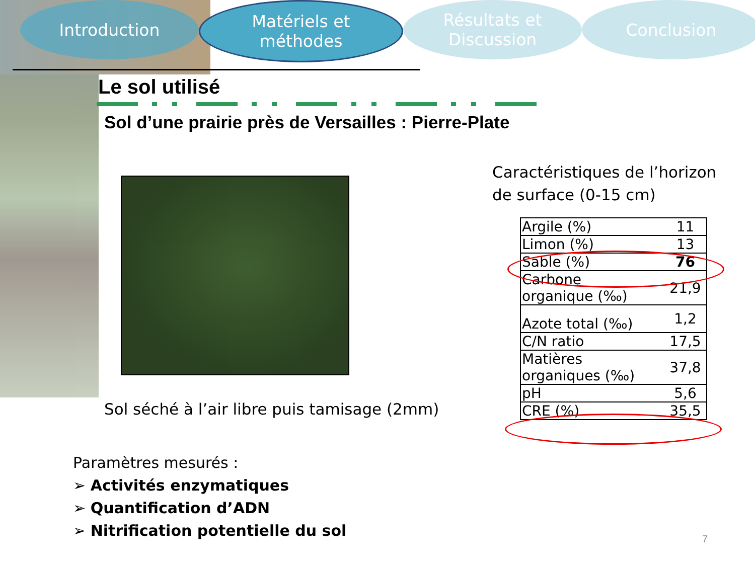Introduction Matériels et
méthodes
Résultats et
Discussion
Conclusion
Le sol utilisé
Sol d’une prairie près de Versailles : Pierre-Plate
Sol séché à l’air libre puis tamisage (2mm)
Paramètres mesurés :
➢ Activités enzymatiques
➢ Quantification d’ADN
➢ Nitrification potentielle du sol
Caractéristiques de l’horizon
de surface (0-15 cm)
| Argile (%) | 11 |
| Limon (%) | 13 |
| Sable (%) | 76 |
| Carbone organique (‰) | 21,9 |
| Azote total (‰) | 1,2 |
| C/N ratio | 17,5 |
| Matières organiques (‰) | 37,8 |
| pH | 5,6 |
| CRE (%) | 35,5 |
7